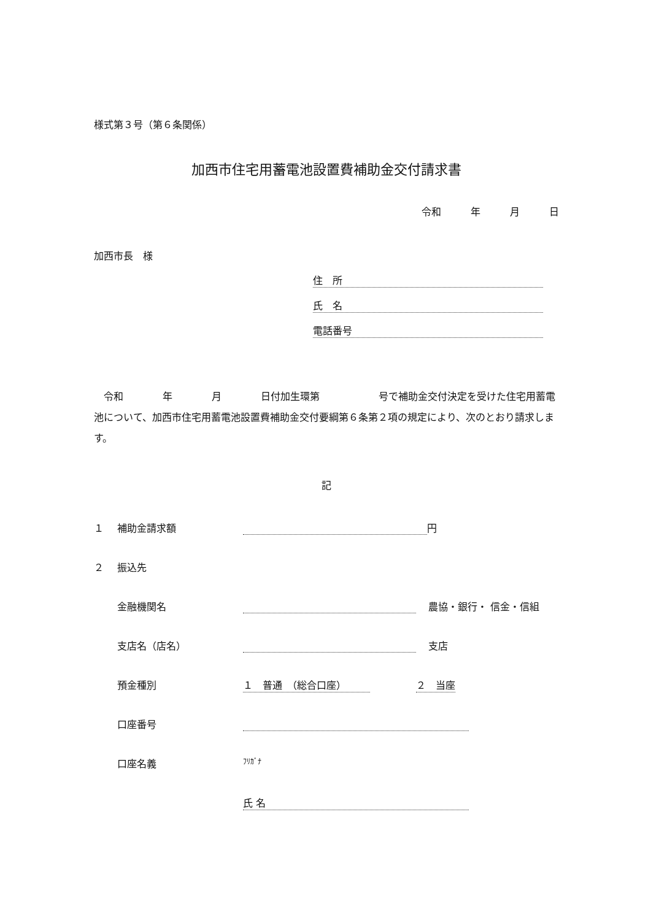様式第３号（第６条関係）
加西市住宅用蓄電池設置費補助金交付請求書
令和　　　年　　　月　　　日
加西市長　様
住　所
氏　名
電話番号
　令和　　　　年　　　　月　　　　日付加生環第　　　　　　号で補助金交付決定を受けた住宅用蓄電池について、加西市住宅用蓄電池設置費補助金交付要綱第６条第２項の規定により、次のとおり請求します。
記
１ 補助金請求額 円
２ 振込先
金融機関名 農協・銀行・ 信金・信組
支店名（店名） 支店
預金種別 １　普通　（総合口座） ２　当座
口座番号
口座名義 ﾌﾘｶﾞﾅ
氏 名